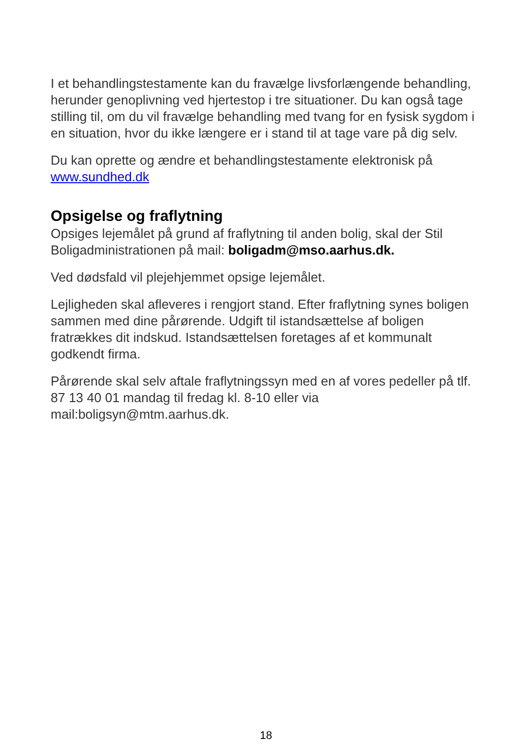I et behandlingstestamente kan du fravælge livsforlængende behandling, herunder genoplivning ved hjertestop i tre situationer. Du kan også tage stilling til, om du vil fravælge behandling med tvang for en fysisk sygdom i en situation, hvor du ikke længere er i stand til at tage vare på dig selv.
Du kan oprette og ændre et behandlingstestamente elektronisk på www.sundhed.dk
Opsigelse og fraflytning
Opsiges lejemålet på grund af fraflytning til anden bolig, skal der Stil Boligadministrationen på mail: boligadm@mso.aarhus.dk.
Ved dødsfald vil plejehjemmet opsige lejemålet.
Lejligheden skal afleveres i rengjort stand. Efter fraflytning synes boligen sammen med dine pårørende. Udgift til istandsættelse af boligen fratrækkes dit indskud. Istandsættelsen foretages af et kommunalt godkendt firma.
Pårørende skal selv aftale fraflytningssyn med en af vores pedeller på tlf. 87 13 40 01 mandag til fredag kl. 8-10 eller via mail:boligsyn@mtm.aarhus.dk.
18